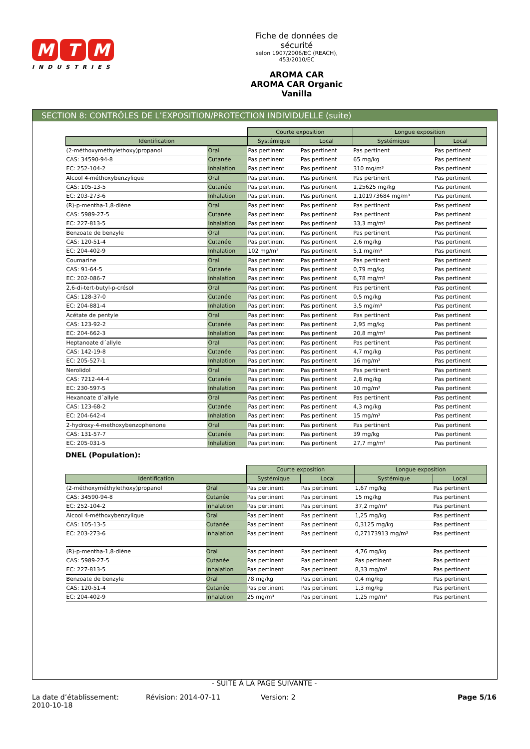M T M
INDUSTRIES
Fiche de données de sécurité
selon 1907/2006/EC (REACH), 453/2010/EC
AROMA CAR
AROMA CAR Organic Vanilla
SECTION 8: CONTRÔLES DE L’EXPOSITION/PROTECTION INDIVIDUELLE (suite)
| | | Courte exposition | | Longue exposition | |
| Identification | | Systémique | Local | Systémique | Local |
| (2-méthoxyméthylethoxy)propanol | Oral | Pas pertinent | Pas pertinent | Pas pertinent | Pas pertinent |
| CAS: 34590-94-8 | Cutanée | Pas pertinent | Pas pertinent | 65 mg/kg | Pas pertinent |
| EC: 252-104-2 | Inhalation | Pas pertinent | Pas pertinent | 310 mg/m³ | Pas pertinent |
| Alcool 4-méthoxybenzylique | Oral | Pas pertinent | Pas pertinent | Pas pertinent | Pas pertinent |
| CAS: 105-13-5 | Cutanée | Pas pertinent | Pas pertinent | 1,25625 mg/kg | Pas pertinent |
| EC: 203-273-6 | Inhalation | Pas pertinent | Pas pertinent | 1,101973684 mg/m³ | Pas pertinent |
| (R)-p-mentha-1,8-diène | Oral | Pas pertinent | Pas pertinent | Pas pertinent | Pas pertinent |
| CAS: 5989-27-5 | Cutanée | Pas pertinent | Pas pertinent | Pas pertinent | Pas pertinent |
| EC: 227-813-5 | Inhalation | Pas pertinent | Pas pertinent | 33,3 mg/m³ | Pas pertinent |
| Benzoate de benzyle | Oral | Pas pertinent | Pas pertinent | Pas pertinent | Pas pertinent |
| CAS: 120-51-4 | Cutanée | Pas pertinent | Pas pertinent | 2,6 mg/kg | Pas pertinent |
| EC: 204-402-9 | Inhalation | 102 mg/m³ | Pas pertinent | 5,1 mg/m³ | Pas pertinent |
| Coumarine | Oral | Pas pertinent | Pas pertinent | Pas pertinent | Pas pertinent |
| CAS: 91-64-5 | Cutanée | Pas pertinent | Pas pertinent | 0,79 mg/kg | Pas pertinent |
| EC: 202-086-7 | Inhalation | Pas pertinent | Pas pertinent | 6,78 mg/m³ | Pas pertinent |
| 2,6-di-tert-butyl-p-crésol | Oral | Pas pertinent | Pas pertinent | Pas pertinent | Pas pertinent |
| CAS: 128-37-0 | Cutanée | Pas pertinent | Pas pertinent | 0,5 mg/kg | Pas pertinent |
| EC: 204-881-4 | Inhalation | Pas pertinent | Pas pertinent | 3,5 mg/m³ | Pas pertinent |
| Acétate de pentyle | Oral | Pas pertinent | Pas pertinent | Pas pertinent | Pas pertinent |
| CAS: 123-92-2 | Cutanée | Pas pertinent | Pas pertinent | 2,95 mg/kg | Pas pertinent |
| EC: 204-662-3 | Inhalation | Pas pertinent | Pas pertinent | 20,8 mg/m³ | Pas pertinent |
| Heptanoate d´allyle | Oral | Pas pertinent | Pas pertinent | Pas pertinent | Pas pertinent |
| CAS: 142-19-8 | Cutanée | Pas pertinent | Pas pertinent | 4,7 mg/kg | Pas pertinent |
| EC: 205-527-1 | Inhalation | Pas pertinent | Pas pertinent | 16 mg/m³ | Pas pertinent |
| Nerolidol | Oral | Pas pertinent | Pas pertinent | Pas pertinent | Pas pertinent |
| CAS: 7212-44-4 | Cutanée | Pas pertinent | Pas pertinent | 2,8 mg/kg | Pas pertinent |
| EC: 230-597-5 | Inhalation | Pas pertinent | Pas pertinent | 10 mg/m³ | Pas pertinent |
| Hexanoate d´allyle | Oral | Pas pertinent | Pas pertinent | Pas pertinent | Pas pertinent |
| CAS: 123-68-2 | Cutanée | Pas pertinent | Pas pertinent | 4,3 mg/kg | Pas pertinent |
| EC: 204-642-4 | Inhalation | Pas pertinent | Pas pertinent | 15 mg/m³ | Pas pertinent |
| 2-hydroxy-4-methoxybenzophenone | Oral | Pas pertinent | Pas pertinent | Pas pertinent | Pas pertinent |
| CAS: 131-57-7 | Cutanée | Pas pertinent | Pas pertinent | 39 mg/kg | Pas pertinent |
| EC: 205-031-5 | Inhalation | Pas pertinent | Pas pertinent | 27,7 mg/m³ | Pas pertinent |
DNEL (Population):
| | | Courte exposition | | Longue exposition | |
| Identification | | Systémique | Local | Systémique | Local |
| (2-méthoxyméthylethoxy)propanol | Oral | Pas pertinent | Pas pertinent | 1,67 mg/kg | Pas pertinent |
| CAS: 34590-94-8 | Cutanée | Pas pertinent | Pas pertinent | 15 mg/kg | Pas pertinent |
| EC: 252-104-2 | Inhalation | Pas pertinent | Pas pertinent | 37,2 mg/m³ | Pas pertinent |
| Alcool 4-méthoxybenzylique | Oral | Pas pertinent | Pas pertinent | 1,25 mg/kg | Pas pertinent |
| CAS: 105-13-5 | Cutanée | Pas pertinent | Pas pertinent | 0,3125 mg/kg | Pas pertinent |
| EC: 203-273-6 | Inhalation | Pas pertinent | Pas pertinent | 0,27173913 mg/m³ | Pas pertinent |
| (R)-p-mentha-1,8-diène | Oral | Pas pertinent | Pas pertinent | 4,76 mg/kg | Pas pertinent |
| CAS: 5989-27-5 | Cutanée | Pas pertinent | Pas pertinent | Pas pertinent | Pas pertinent |
| EC: 227-813-5 | Inhalation | Pas pertinent | Pas pertinent | 8,33 mg/m³ | Pas pertinent |
| Benzoate de benzyle | Oral | 78 mg/kg | Pas pertinent | 0,4 mg/kg | Pas pertinent |
| CAS: 120-51-4 | Cutanée | Pas pertinent | Pas pertinent | 1,3 mg/kg | Pas pertinent |
| EC: 204-402-9 | Inhalation | 25 mg/m³ | Pas pertinent | 1,25 mg/m³ | Pas pertinent |
- SUITE À LA PAGE SUIVANTE -
La date d’établissement:
2010-10-18
Révision: 2014-07-11 Version: 2 Page 5/16